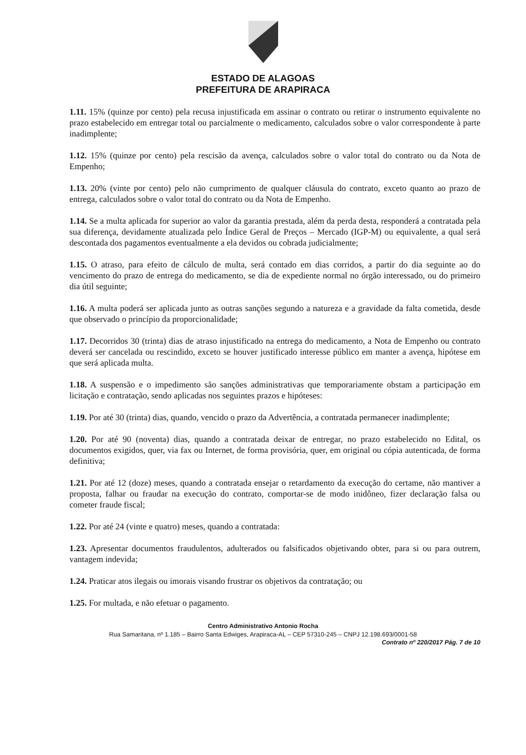ESTADO DE ALAGOAS
PREFEITURA DE ARAPIRACA
1.11. 15% (quinze por cento) pela recusa injustificada em assinar o contrato ou retirar o instrumento equivalente no prazo estabelecido em entregar total ou parcialmente o medicamento, calculados sobre o valor correspondente à parte inadimplente;
1.12. 15% (quinze por cento) pela rescisão da avença, calculados sobre o valor total do contrato ou da Nota de Empenho;
1.13. 20% (vinte por cento) pelo não cumprimento de qualquer cláusula do contrato, exceto quanto ao prazo de entrega, calculados sobre o valor total do contrato ou da Nota de Empenho.
1.14. Se a multa aplicada for superior ao valor da garantia prestada, além da perda desta, responderá a contratada pela sua diferença, devidamente atualizada pelo Índice Geral de Preços – Mercado (IGP-M) ou equivalente, a qual será descontada dos pagamentos eventualmente a ela devidos ou cobrada judicialmente;
1.15. O atraso, para efeito de cálculo de multa, será contado em dias corridos, a partir do dia seguinte ao do vencimento do prazo de entrega do medicamento, se dia de expediente normal no órgão interessado, ou do primeiro dia útil seguinte;
1.16. A multa poderá ser aplicada junto as outras sanções segundo a natureza e a gravidade da falta cometida, desde que observado o princípio da proporcionalidade;
1.17. Decorridos 30 (trinta) dias de atraso injustificado na entrega do medicamento, a Nota de Empenho ou contrato deverá ser cancelada ou rescindido, exceto se houver justificado interesse público em manter a avença, hipótese em que será aplicada multa.
1.18. A suspensão e o impedimento são sanções administrativas que temporariamente obstam a participação em licitação e contratação, sendo aplicadas nos seguintes prazos e hipóteses:
1.19. Por até 30 (trinta) dias, quando, vencido o prazo da Advertência, a contratada permanecer inadimplente;
1.20. Por até 90 (noventa) dias, quando a contratada deixar de entregar, no prazo estabelecido no Edital, os documentos exigidos, quer, via fax ou Internet, de forma provisória, quer, em original ou cópia autenticada, de forma definitiva;
1.21. Por até 12 (doze) meses, quando a contratada ensejar o retardamento da execução do certame, não mantiver a proposta, falhar ou fraudar na execução do contrato, comportar-se de modo inidôneo, fizer declaração falsa ou cometer fraude fiscal;
1.22. Por até 24 (vinte e quatro) meses, quando a contratada:
1.23. Apresentar documentos fraudulentos, adulterados ou falsificados objetivando obter, para si ou para outrem, vantagem indevida;
1.24. Praticar atos ilegais ou imorais visando frustrar os objetivos da contratação; ou
1.25. For multada, e não efetuar o pagamento.
Centro Administrativo Antonio Rocha
Rua Samaritana, nº 1.185 – Bairro Santa Edwiges, Arapiraca-AL – CEP 57310-245 – CNPJ 12.198.693/0001-58
Contrato nº 220/2017 Pág. 7 de 10